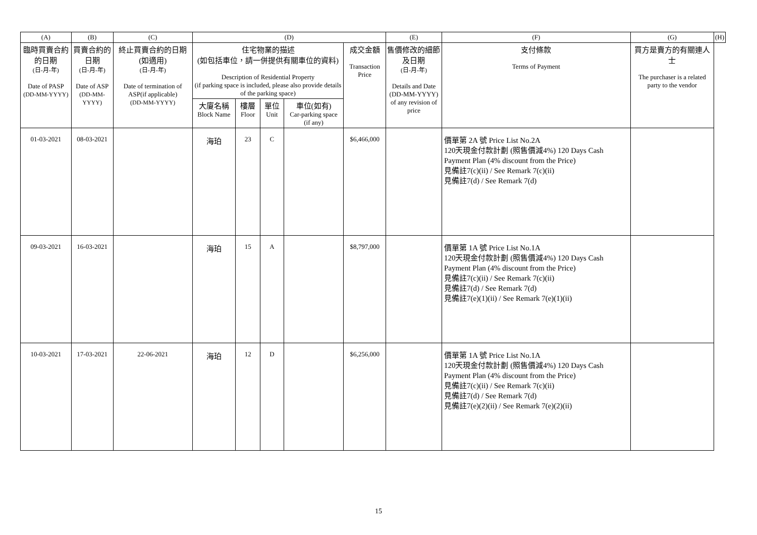| (A) | (B) | (C) | (D) | | | | | (E) | (F) | (G) | (H) |
| --- | --- | --- | --- | --- | --- | --- | --- | --- | --- | --- | --- |
| 臨時買賣合約的日期 (日-月-年) Date of PASP (DD-MM-YYYY) | 買賣合約的日期 (日-月-年) Date of ASP (DD-MM-YYYY) | 終止買賣合約的日期 (如適用) (日-月-年) Date of termination of ASP(if applicable) (DD-MM-YYYY) | 住宅物業的描述 (如包括車位，請一併提供有關車位的資料) Description of Residential Property (if parking space is included, please also provide details of the parking space) | | | | 成交金額 Transaction Price | 售價修改的細節及日期 (日-月-年) Details and Date (DD-MM-YYYY) of any revision of price | 支付條款 Terms of Payment | 買方是賣方的有關連人士 The purchaser is a related party to the vendor | |
| | | | 大廈名稱 Block Name | 樓層 Floor | 單位 Unit | 車位(如有) Car-parking space (if any) | | | | | |
| 01-03-2021 | 08-03-2021 | | 海珀 | 23 | C | | $6,466,000 | | 價單第 2A 號 Price List No.2A 120天現金付款計劃 (照售價減4%) 120 Days Cash Payment Plan (4% discount from the Price) 見備註7(c)(ii) / See Remark 7(c)(ii) 見備註7(d) / See Remark 7(d) | | |
| 09-03-2021 | 16-03-2021 | | 海珀 | 15 | A | | $8,797,000 | | 價單第 1A 號 Price List No.1A 120天現金付款計劃 (照售價減4%) 120 Days Cash Payment Plan (4% discount from the Price) 見備註7(c)(ii) / See Remark 7(c)(ii) 見備註7(d) / See Remark 7(d) 見備註7(e)(1)(ii) / See Remark 7(e)(1)(ii) | | |
| 10-03-2021 | 17-03-2021 | 22-06-2021 | 海珀 | 12 | D | | $6,256,000 | | 價單第 1A 號 Price List No.1A 120天現金付款計劃 (照售價減4%) 120 Days Cash Payment Plan (4% discount from the Price) 見備註7(c)(ii) / See Remark 7(c)(ii) 見備註7(d) / See Remark 7(d) 見備註7(e)(2)(ii) / See Remark 7(e)(2)(ii) | | |
15